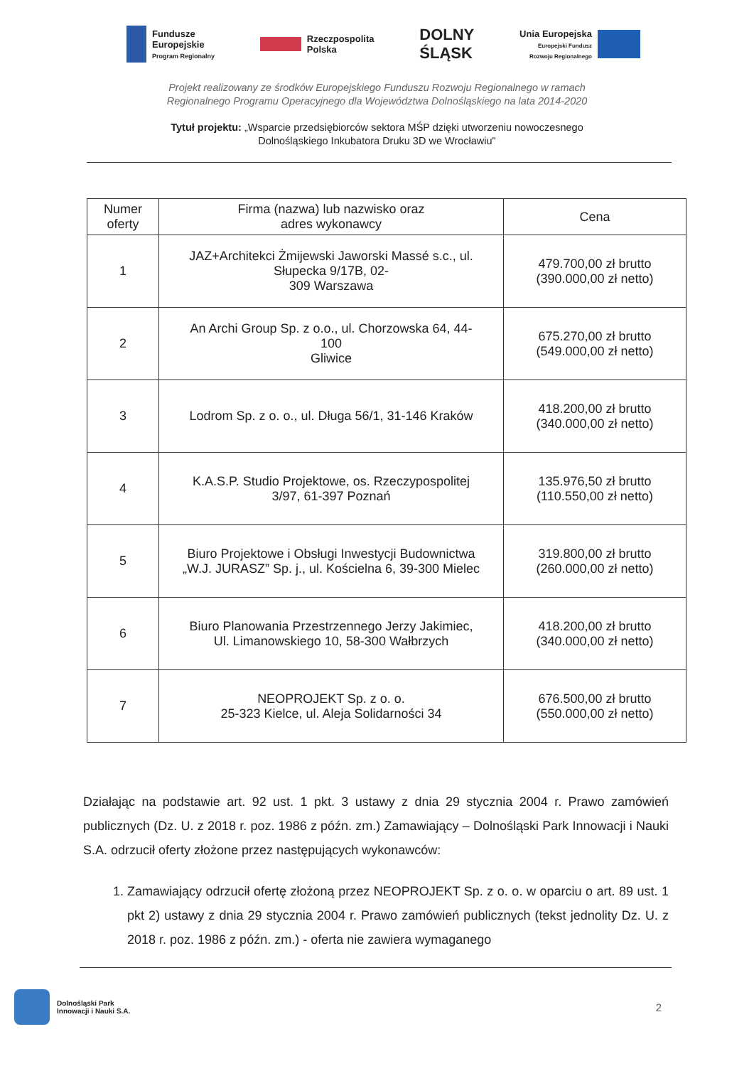Fundusze
Europejskie
Program Regionalny
Rzeczpospolita
Polska
DOLNY
ŚLĄSK
Unia Europejska
Europejski Fundusz
Rozwoju Regionalnego
Projekt realizowany ze środków Europejskiego Funduszu Rozwoju Regionalnego w ramach
Regionalnego Programu Operacyjnego dla Województwa Dolnośląskiego na lata 2014-2020
Tytuł projektu: „Wsparcie przedsiębiorców sektora MŚP dzięki utworzeniu nowoczesnego
Dolnośląskiego Inkubatora Druku 3D we Wrocławiu"
| Numer oferty | Firma (nazwa) lub nazwisko oraz adres wykonawcy | Cena |
| --- | --- | --- |
| 1 | JAZ+Architekci Żmijewski Jaworski Massé s.c., ul. Słupecka 9/17B, 02- 309 Warszawa | 479.700,00 zł brutto (390.000,00 zł netto) |
| 2 | An Archi Group Sp. z o.o., ul. Chorzowska 64, 44- 100 Gliwice | 675.270,00 zł brutto (549.000,00 zł netto) |
| 3 | Lodrom Sp. z o. o., ul. Długa 56/1, 31-146 Kraków | 418.200,00 zł brutto (340.000,00 zł netto) |
| 4 | K.A.S.P. Studio Projektowe, os. Rzeczypospolitej 3/97, 61-397 Poznań | 135.976,50 zł brutto (110.550,00 zł netto) |
| 5 | Biuro Projektowe i Obsługi Inwestycji Budownictwa „W.J. JURASZ” Sp. j., ul. Kościelna 6, 39-300 Mielec | 319.800,00 zł brutto (260.000,00 zł netto) |
| 6 | Biuro Planowania Przestrzennego Jerzy Jakimiec, Ul. Limanowskiego 10, 58-300 Wałbrzych | 418.200,00 zł brutto (340.000,00 zł netto) |
| 7 | NEOPROJEKT Sp. z o. o. 25-323 Kielce, ul. Aleja Solidarności 34 | 676.500,00 zł brutto (550.000,00 zł netto) |
Działając na podstawie art. 92 ust. 1 pkt. 3 ustawy z dnia 29 stycznia 2004 r. Prawo zamówień publicznych (Dz. U. z 2018 r. poz. 1986 z późn. zm.) Zamawiający – Dolnośląski Park Innowacji i Nauki S.A. odrzucił oferty złożone przez następujących wykonawców:
1. Zamawiający odrzucił ofertę złożoną przez NEOPROJEKT Sp. z o. o. w oparciu o art. 89 ust. 1 pkt 2) ustawy z dnia 29 stycznia 2004 r. Prawo zamówień publicznych (tekst jednolity Dz. U. z 2018 r. poz. 1986 z późn. zm.) - oferta nie zawiera wymaganego
Dolnośląski Park
Innowacji i Nauki S.A.
2